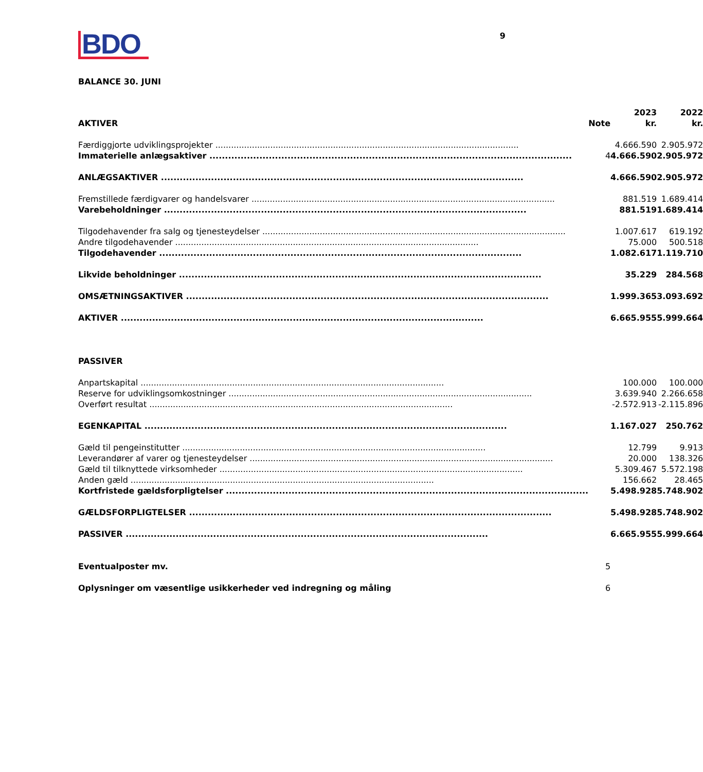BDO
9
BALANCE 30. JUNI
| AKTIVER | Note | 2023 kr. | 2022 kr. |
| --- | --- | --- | --- |
| Færdiggjorte udviklingsprojekter | | 4.666.590 | 2.905.972 |
| Immaterielle anlægsaktiver | 4 | 4.666.590 | 2.905.972 |
| ANLÆGSAKTIVER | | 4.666.590 | 2.905.972 |
| Fremstillede færdigvarer og handelsvarer | | 881.519 | 1.689.414 |
| Varebeholdninger | | 881.519 | 1.689.414 |
| Tilgodehavender fra salg og tjenesteydelser | | 1.007.617 | 619.192 |
| Andre tilgodehavender | | 75.000 | 500.518 |
| Tilgodehavender | | 1.082.617 | 1.119.710 |
| Likvide beholdninger | | 35.229 | 284.568 |
| OMSÆTNINGSAKTIVER | | 1.999.365 | 3.093.692 |
| AKTIVER | | 6.665.955 | 5.999.664 |
| PASSIVER | | | |
| Anpartskapital | | 100.000 | 100.000 |
| Reserve for udviklingsomkostninger | | 3.639.940 | 2.266.658 |
| Overført resultat | | -2.572.913 | -2.115.896 |
| EGENKAPITAL | | 1.167.027 | 250.762 |
| Gæld til pengeinstitutter | | 12.799 | 9.913 |
| Leverandører af varer og tjenesteydelser | | 20.000 | 138.326 |
| Gæld til tilknyttede virksomheder | | 5.309.467 | 5.572.198 |
| Anden gæld | | 156.662 | 28.465 |
| Kortfristede gældsforpligtelser | | 5.498.928 | 5.748.902 |
| GÆLDSFORPLIGTELSER | | 5.498.928 | 5.748.902 |
| PASSIVER | | 6.665.955 | 5.999.664 |
| Eventualposter mv. | 5 | | |
| Oplysninger om væsentlige usikkerheder ved indregning og måling | 6 | | |